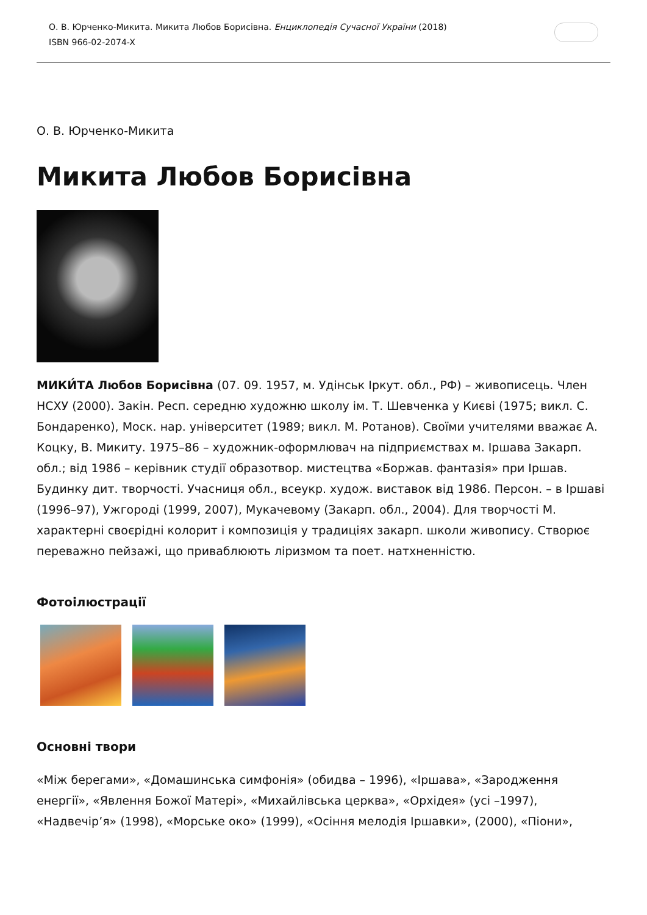О. В. Юрченко-Микита. Микита Любов Борисівна. Енциклопедія Сучасної України (2018)
ISBN 966-02-2074-X
О. В. Юрченко-Микита
Микита Любов Борисівна
МИКИ́ТА Любов Борисівна (07. 09. 1957, м. Удінськ Іркут. обл., РФ) – живописець. Член НСХУ (2000). Закін. Респ. середню художню школу ім. Т. Шевченка у Києві (1975; викл. С. Бондаренко), Моск. нар. університет (1989; викл. М. Ротанов). Своїми учителями вважає А. Коцку, В. Микиту. 1975–86 – художник-оформлювач на підприємствах м. Іршава Закарп. обл.; від 1986 – керівник студії образотвор. мистецтва «Боржав. фантазія» при Іршав. Будинку дит. творчості. Учасниця обл., всеукр. худож. виставок від 1986. Персон. – в Іршаві (1996–97), Ужгороді (1999, 2007), Мукачевому (Закарп. обл., 2004). Для творчості М. характерні своєрідні колорит і композиція у традиціях закарп. школи живопису. Створює переважно пейзажі, що приваблюють ліризмом та поет. натхненністю.
Фотоілюстрації
Основні твори
«Між берегами», «Домашинська симфонія» (обидва – 1996), «Іршава», «Зародження енергії», «Явлення Божої Матері», «Михайлівська церква», «Орхідея» (усі –1997), «Надвечір’я» (1998), «Морське око» (1999), «Осіння мелодія Іршавки», (2000), «Піони»,